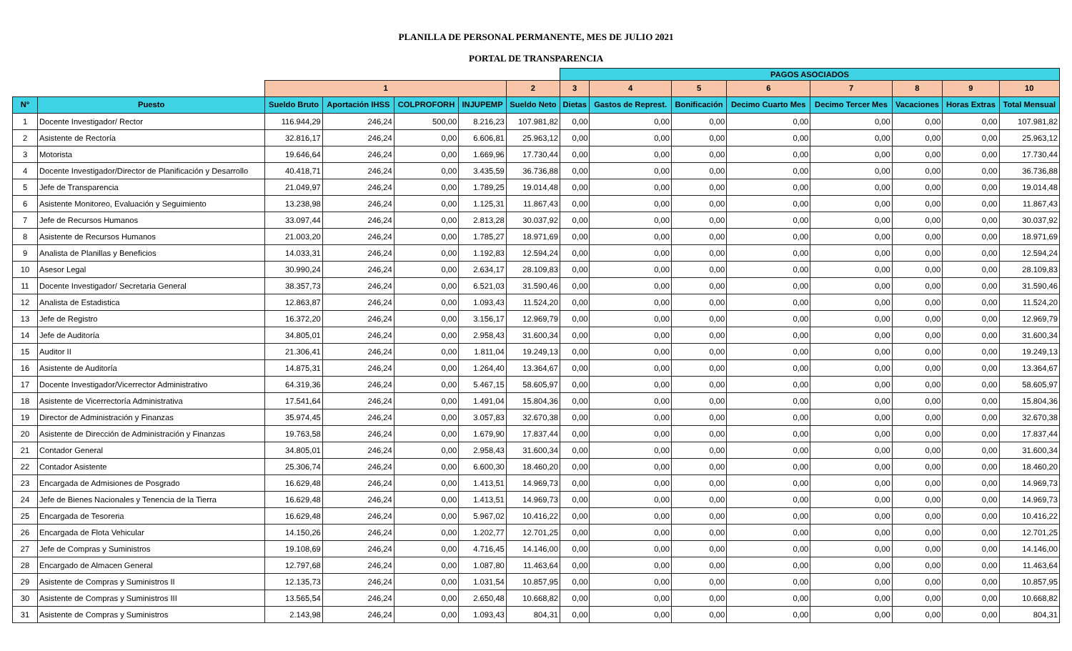PLANILLA DE PERSONAL PERMANENTE, MES DE JULIO 2021
PORTAL DE TRANSPARENCIA
| | | | | | | | PAGOS ASOCIADOS | | | | | | | |
| --- | --- | --- | --- | --- | --- | --- | --- | --- | --- | --- | --- | --- | --- | --- |
| | | 1 | | | | 2 | 3 | 4 | 5 | 6 | 7 | 8 | 9 | 10 |
| N° | Puesto | Sueldo Bruto | Aportación IHSS | COLPROFORH | INJUPEMP | Sueldo Neto | Dietas | Gastos de Represt. | Bonificación | Decimo Cuarto Mes | Decimo Tercer Mes | Vacaciones | Horas Extras | Total Mensual |
| 1 | Docente Investigador/ Rector | 116.944,29 | 246,24 | 500,00 | 8.216,23 | 107.981,82 | 0,00 | 0,00 | 0,00 | 0,00 | 0,00 | 0,00 | 0,00 | 107.981,82 |
| 2 | Asistente de Rectoría | 32.816,17 | 246,24 | 0,00 | 6.606,81 | 25.963,12 | 0,00 | 0,00 | 0,00 | 0,00 | 0,00 | 0,00 | 0,00 | 25.963,12 |
| 3 | Motorista | 19.646,64 | 246,24 | 0,00 | 1.669,96 | 17.730,44 | 0,00 | 0,00 | 0,00 | 0,00 | 0,00 | 0,00 | 0,00 | 17.730,44 |
| 4 | Docente Investigador/Director de Planificación y Desarrollo | 40.418,71 | 246,24 | 0,00 | 3.435,59 | 36.736,88 | 0,00 | 0,00 | 0,00 | 0,00 | 0,00 | 0,00 | 0,00 | 36.736,88 |
| 5 | Jefe de Transparencia | 21.049,97 | 246,24 | 0,00 | 1.789,25 | 19.014,48 | 0,00 | 0,00 | 0,00 | 0,00 | 0,00 | 0,00 | 0,00 | 19.014,48 |
| 6 | Asistente Monitoreo, Evaluación y Seguimiento | 13.238,98 | 246,24 | 0,00 | 1.125,31 | 11.867,43 | 0,00 | 0,00 | 0,00 | 0,00 | 0,00 | 0,00 | 0,00 | 11.867,43 |
| 7 | Jefe de Recursos Humanos | 33.097,44 | 246,24 | 0,00 | 2.813,28 | 30.037,92 | 0,00 | 0,00 | 0,00 | 0,00 | 0,00 | 0,00 | 0,00 | 30.037,92 |
| 8 | Asistente de Recursos Humanos | 21.003,20 | 246,24 | 0,00 | 1.785,27 | 18.971,69 | 0,00 | 0,00 | 0,00 | 0,00 | 0,00 | 0,00 | 0,00 | 18.971,69 |
| 9 | Analista de Planillas y Beneficios | 14.033,31 | 246,24 | 0,00 | 1.192,83 | 12.594,24 | 0,00 | 0,00 | 0,00 | 0,00 | 0,00 | 0,00 | 0,00 | 12.594,24 |
| 10 | Asesor Legal | 30.990,24 | 246,24 | 0,00 | 2.634,17 | 28.109,83 | 0,00 | 0,00 | 0,00 | 0,00 | 0,00 | 0,00 | 0,00 | 28.109,83 |
| 11 | Docente Investigador/ Secretaria General | 38.357,73 | 246,24 | 0,00 | 6.521,03 | 31.590,46 | 0,00 | 0,00 | 0,00 | 0,00 | 0,00 | 0,00 | 0,00 | 31.590,46 |
| 12 | Analista de Estadistica | 12.863,87 | 246,24 | 0,00 | 1.093,43 | 11.524,20 | 0,00 | 0,00 | 0,00 | 0,00 | 0,00 | 0,00 | 0,00 | 11.524,20 |
| 13 | Jefe de Registro | 16.372,20 | 246,24 | 0,00 | 3.156,17 | 12.969,79 | 0,00 | 0,00 | 0,00 | 0,00 | 0,00 | 0,00 | 0,00 | 12.969,79 |
| 14 | Jefe de Auditoría | 34.805,01 | 246,24 | 0,00 | 2.958,43 | 31.600,34 | 0,00 | 0,00 | 0,00 | 0,00 | 0,00 | 0,00 | 0,00 | 31.600,34 |
| 15 | Auditor II | 21.306,41 | 246,24 | 0,00 | 1.811,04 | 19.249,13 | 0,00 | 0,00 | 0,00 | 0,00 | 0,00 | 0,00 | 0,00 | 19.249,13 |
| 16 | Asistente de Auditoría | 14.875,31 | 246,24 | 0,00 | 1.264,40 | 13.364,67 | 0,00 | 0,00 | 0,00 | 0,00 | 0,00 | 0,00 | 0,00 | 13.364,67 |
| 17 | Docente Investigador/Vicerrector Administrativo | 64.319,36 | 246,24 | 0,00 | 5.467,15 | 58.605,97 | 0,00 | 0,00 | 0,00 | 0,00 | 0,00 | 0,00 | 0,00 | 58.605,97 |
| 18 | Asistente de Vicerrectoría Administrativa | 17.541,64 | 246,24 | 0,00 | 1.491,04 | 15.804,36 | 0,00 | 0,00 | 0,00 | 0,00 | 0,00 | 0,00 | 0,00 | 15.804,36 |
| 19 | Director de Administración y Finanzas | 35.974,45 | 246,24 | 0,00 | 3.057,83 | 32.670,38 | 0,00 | 0,00 | 0,00 | 0,00 | 0,00 | 0,00 | 0,00 | 32.670,38 |
| 20 | Asistente de Dirección de Administración y Finanzas | 19.763,58 | 246,24 | 0,00 | 1.679,90 | 17.837,44 | 0,00 | 0,00 | 0,00 | 0,00 | 0,00 | 0,00 | 0,00 | 17.837,44 |
| 21 | Contador General | 34.805,01 | 246,24 | 0,00 | 2.958,43 | 31.600,34 | 0,00 | 0,00 | 0,00 | 0,00 | 0,00 | 0,00 | 0,00 | 31.600,34 |
| 22 | Contador Asistente | 25.306,74 | 246,24 | 0,00 | 6.600,30 | 18.460,20 | 0,00 | 0,00 | 0,00 | 0,00 | 0,00 | 0,00 | 0,00 | 18.460,20 |
| 23 | Encargada de Admisiones de Posgrado | 16.629,48 | 246,24 | 0,00 | 1.413,51 | 14.969,73 | 0,00 | 0,00 | 0,00 | 0,00 | 0,00 | 0,00 | 0,00 | 14.969,73 |
| 24 | Jefe de Bienes Nacionales y Tenencia de la Tierra | 16.629,48 | 246,24 | 0,00 | 1.413,51 | 14.969,73 | 0,00 | 0,00 | 0,00 | 0,00 | 0,00 | 0,00 | 0,00 | 14.969,73 |
| 25 | Encargada de Tesoreria | 16.629,48 | 246,24 | 0,00 | 5.967,02 | 10.416,22 | 0,00 | 0,00 | 0,00 | 0,00 | 0,00 | 0,00 | 0,00 | 10.416,22 |
| 26 | Encargada de Flota Vehicular | 14.150,26 | 246,24 | 0,00 | 1.202,77 | 12.701,25 | 0,00 | 0,00 | 0,00 | 0,00 | 0,00 | 0,00 | 0,00 | 12.701,25 |
| 27 | Jefe de Compras y Suministros | 19.108,69 | 246,24 | 0,00 | 4.716,45 | 14.146,00 | 0,00 | 0,00 | 0,00 | 0,00 | 0,00 | 0,00 | 0,00 | 14.146,00 |
| 28 | Encargado de Almacen General | 12.797,68 | 246,24 | 0,00 | 1.087,80 | 11.463,64 | 0,00 | 0,00 | 0,00 | 0,00 | 0,00 | 0,00 | 0,00 | 11.463,64 |
| 29 | Asistente de Compras y Suministros II | 12.135,73 | 246,24 | 0,00 | 1.031,54 | 10.857,95 | 0,00 | 0,00 | 0,00 | 0,00 | 0,00 | 0,00 | 0,00 | 10.857,95 |
| 30 | Asistente de Compras y Suministros III | 13.565,54 | 246,24 | 0,00 | 2.650,48 | 10.668,82 | 0,00 | 0,00 | 0,00 | 0,00 | 0,00 | 0,00 | 0,00 | 10.668,82 |
| 31 | Asistente de Compras y Suministros | 2.143,98 | 246,24 | 0,00 | 1.093,43 | 804,31 | 0,00 | 0,00 | 0,00 | 0,00 | 0,00 | 0,00 | 0,00 | 804,31 |